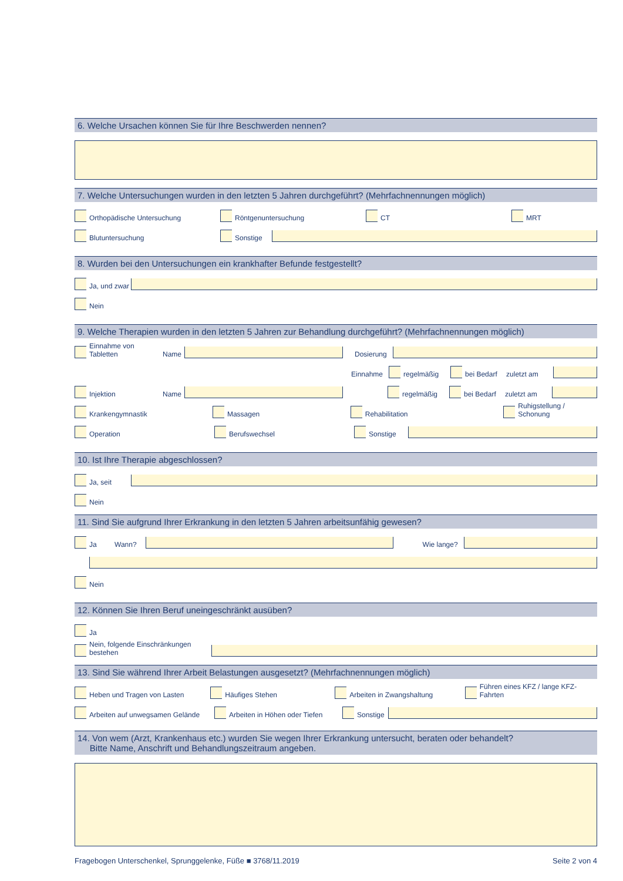6. Welche Ursachen können Sie für Ihre Beschwerden nennen?
7. Welche Untersuchungen wurden in den letzten 5 Jahren durchgeführt? (Mehrfachnennungen möglich)
Orthopädische Untersuchung
Röntgenuntersuchung
CT
MRT
Blutuntersuchung
Sonstige
8. Wurden bei den Untersuchungen ein krankhafter Befunde festgestellt?
Ja, und zwar
Nein
9. Welche Therapien wurden in den letzten 5 Jahren zur Behandlung durchgeführt? (Mehrfachnennungen möglich)
Einnahme von Tabletten
Name
Dosierung
Einnahme regelmäßig bei Bedarf zuletzt am
Injektion
Name
regelmäßig bei Bedarf zuletzt am
Krankengymnastik
Massagen
Rehabilitation
Ruhigstellung / Schonung
Operation
Berufswechsel
Sonstige
10. Ist Ihre Therapie abgeschlossen?
Ja, seit
Nein
11. Sind Sie aufgrund Ihrer Erkrankung in den letzten 5 Jahren arbeitsunfähig gewesen?
Ja
Wann?
Wie lange?
Nein
12. Können Sie Ihren Beruf uneingeschränkt ausüben?
Ja
Nein, folgende Einschränkungen bestehen
13. Sind Sie während Ihrer Arbeit Belastungen ausgesetzt? (Mehrfachnennungen möglich)
Heben und Tragen von Lasten
Häufiges Stehen
Arbeiten in Zwangshaltung
Führen eines KFZ / lange KFZ-Fahrten
Arbeiten auf unwegsamen Gelände
Arbeiten in Höhen oder Tiefen
Sonstige
14. Von wem (Arzt, Krankenhaus etc.) wurden Sie wegen Ihrer Erkrankung untersucht, beraten oder behandelt?
Bitte Name, Anschrift und Behandlungszeitraum angeben.
Fragebogen Unterschenkel, Sprunggelenke, Füße ■ 3768/11.2019 Seite 2 von 4